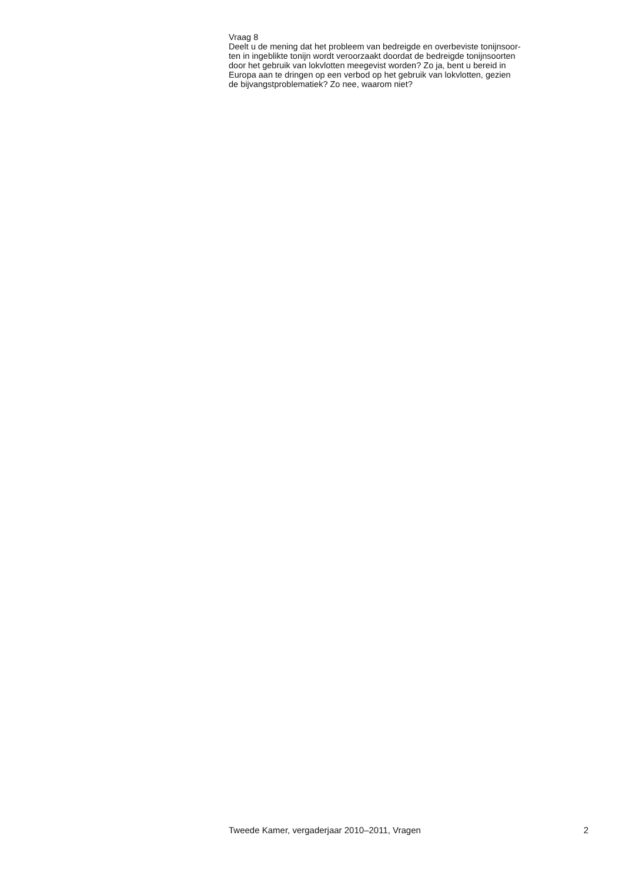Vraag 8
Deelt u de mening dat het probleem van bedreigde en overbeviste tonijnsoor-
ten in ingeblikte tonijn wordt veroorzaakt doordat de bedreigde tonijnsoorten
door het gebruik van lokvlotten meegevist worden? Zo ja, bent u bereid in
Europa aan te dringen op een verbod op het gebruik van lokvlotten, gezien
de bijvangstproblematiek? Zo nee, waarom niet?
Tweede Kamer, vergaderjaar 2010–2011, Vragen 2